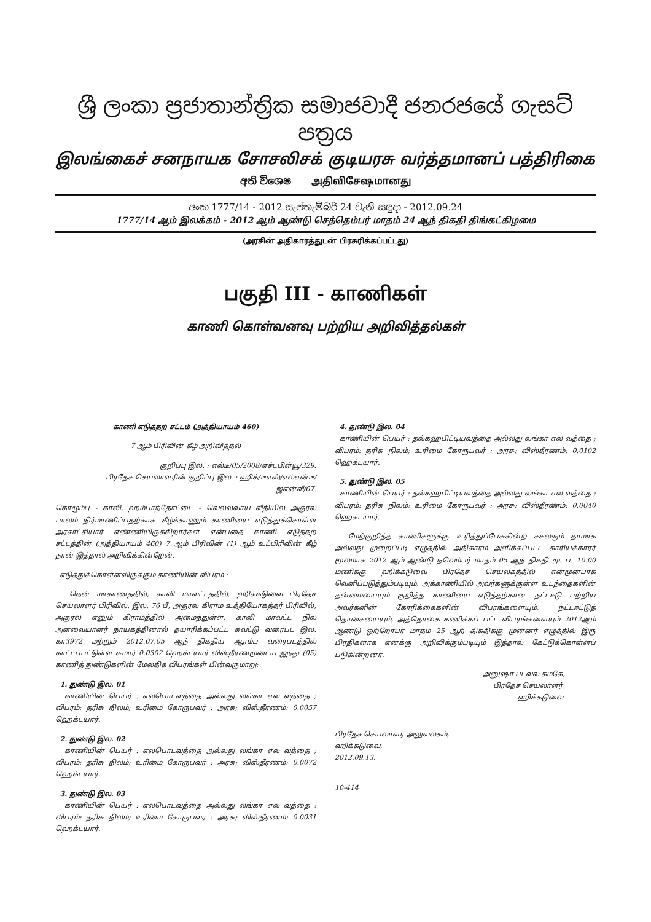ශ්‍රී ලංකා ප්‍රජාතාන්ත්‍රික සමාජවාදී ජනරජයේ ගැසට් පත්‍රය
இலங்கைச் சனநாயக சோசலிசக் குடியரசு வர்த்தமானப் பத்திரிகை
අති විශෙෂ அதிவிசேஷமானது
අංක 1777/14 - 2012 සැප්තැම්බර් 24 වැනි සඳුදා - 2012.09.24
1777/14 ஆம் இலக்கம் - 2012 ஆம் ஆண்டு செத்தெம்பர் மாதம் 24 ஆந் திகதி திங்கட்கிழமை
(அரசின் அதிகாரத்துடன் பிரசுரிக்கப்பட்டது)
பகுதி III - காணிகள்
காணி கொள்வனவு பற்றிய அறிவித்தல்கள்
காணி எடுத்தற் சட்டம் (அத்தியாயம் 460)
7 ஆம் பிரிவின் கீழ் அறிவித்தல்
குறிப்பு இல. : எல்டீ/05/2008/எச்டபிள்யூ/329.
பிரதேச செயலாளரின் குறிப்பு இல. : ஹிக்/டீஎஸ்/எல்என்டீ/
ஜஎன்வீ/07.
கொழும்பு - காலி, ஹம்பாந்தோட்டை - வெல்லவாய வீதியில் அகுரல பாலம் நிர்மாணிப்பதற்காக கீழ்க்காணும் காணியை எடுத்துக்கொள்ள அரசாட்சியார் எண்ணியிருக்கிறார்கள் என்பதை காணி எடுத்தற் சட்டத்தின் (அத்தியாயம் 460) 7 ஆம் பிரிவின் (1) ஆம் உட்பிரிவின் கீழ் நான் இத்தால் அறிவிக்கின்றேன்.
எடுத்துக்கொள்ளவிருக்கும் காணியின் விபரம் :
தென் மாகாணத்தில், காலி மாவட்டத்தில், ஹிக்கடுவை பிரதேச செயலாளர் பிரிவில், இல. 76 பீ, அகுரல கிராம உத்தியோகத்தர் பிரிவில், அகுரல எனும் கிராமத்தில் அமைந்துள்ள, காலி மாவட்ட நில அளவையாளர் நாயகத்தினால் தயாரிக்கப்பட்ட சுவட்டு வரைபட இல. கா3972 மற்றும் 2012.07.05 ஆந் திகதிய ஆரம்ப வரைபடத்தில் காட்டப்பட்டுள்ள சுமார் 0.0302 ஹெக்டயார் விஸ்தீரணமுடைய ஐந்து (05) காணித் துண்டுகளின் மேலதிக விபரங்கள் பின்வருமாறு:
1. துண்டு இல. 01
காணியின் பெயர் : எலபொடவத்தை அல்லது லங்கா எல வத்தை ; விபரம்: தரிசு நிலம்; உரிமை கோருபவர் : அரசு; விஸ்தீரணம்: 0.0057 ஹெக்டயார்.
2. துண்டு இல. 02
காணியின் பெயர் : எலபொடவத்தை அல்லது லங்கா எல வத்தை ; விபரம்: தரிசு நிலம்; உரிமை கோருபவர் : அரசு; விஸ்தீரணம்: 0.0072 ஹெக்டயார்.
3. துண்டு இல. 03
காணியின் பெயர் : எலபொடவத்தை அல்லது லங்கா எல வத்தை ; விபரம்: தரிசு நிலம்; உரிமை கோருபவர் : அரசு; விஸ்தீரணம்: 0.0031 ஹெக்டயார்.
4. துண்டு இல. 04
காணியின் பெயர் : தல்கஹபிட்டியவத்தை அல்லது லங்கா எல வத்தை ; விபரம்: தரிசு நிலம்; உரிமை கோருபவர் : அரசு; விஸ்தீரணம்: 0.0102 ஹெக்டயார்.
5. துண்டு இல. 05
காணியின் பெயர் : தல்கஹபிட்டியவத்தை அல்லது லங்கா எல வத்தை ; விபரம்: தரிசு நிலம்; உரிமை கோருபவர் : அரசு; விஸ்தீரணம்: 0.0040 ஹெக்டயார்.
மேற்குறித்த காணிகளுக்கு உரித்துப்பேசுகின்ற சகலரும் தாமாக அல்லது முறைப்படி எழுத்தில் அதிகாரம் அளிக்கப்பட்ட காரியக்காரர் மூலமாக 2012 ஆம் ஆண்டு நவெம்பர் மாதம் 05 ஆந் திகதி மு. ப. 10.00 மணிக்கு ஹிக்கடுவை பிரதேச செயலகத்தில் என்முன்பாக வெளிப்படுத்தும்படியும், அக்காணியில் அவர்களுக்குள்ள உடந்தைகளின் தன்மையையும் குறித்த காணியை எடுத்தற்கான நட்டஈடு பற்றிய அவர்களின் கோரிக்கைகளின் விபரங்களையும், நட்டஈட்டுத் தொகையையும், அத்தொகை கணிக்கப் பட்ட விபரங்களையும் 2012ஆம் ஆண்டு ஒற்றோபர் மாதம் 25 ஆந் திகதிக்கு முன்னர் எழுத்தில் இரு பிரதிகளாக எனக்கு அறிவிக்கும்படியும் இத்தால் கேட்டுக்கொள்ளப் படுகின்றனர்.
அனுஷா படவல கமகே,
பிரதேச செயலாளர்,
ஹிக்கடுவை.
பிரதேச செயலாளர் அலுவலகம்,
ஹிக்கடுவை,
2012.09.13.
10-414